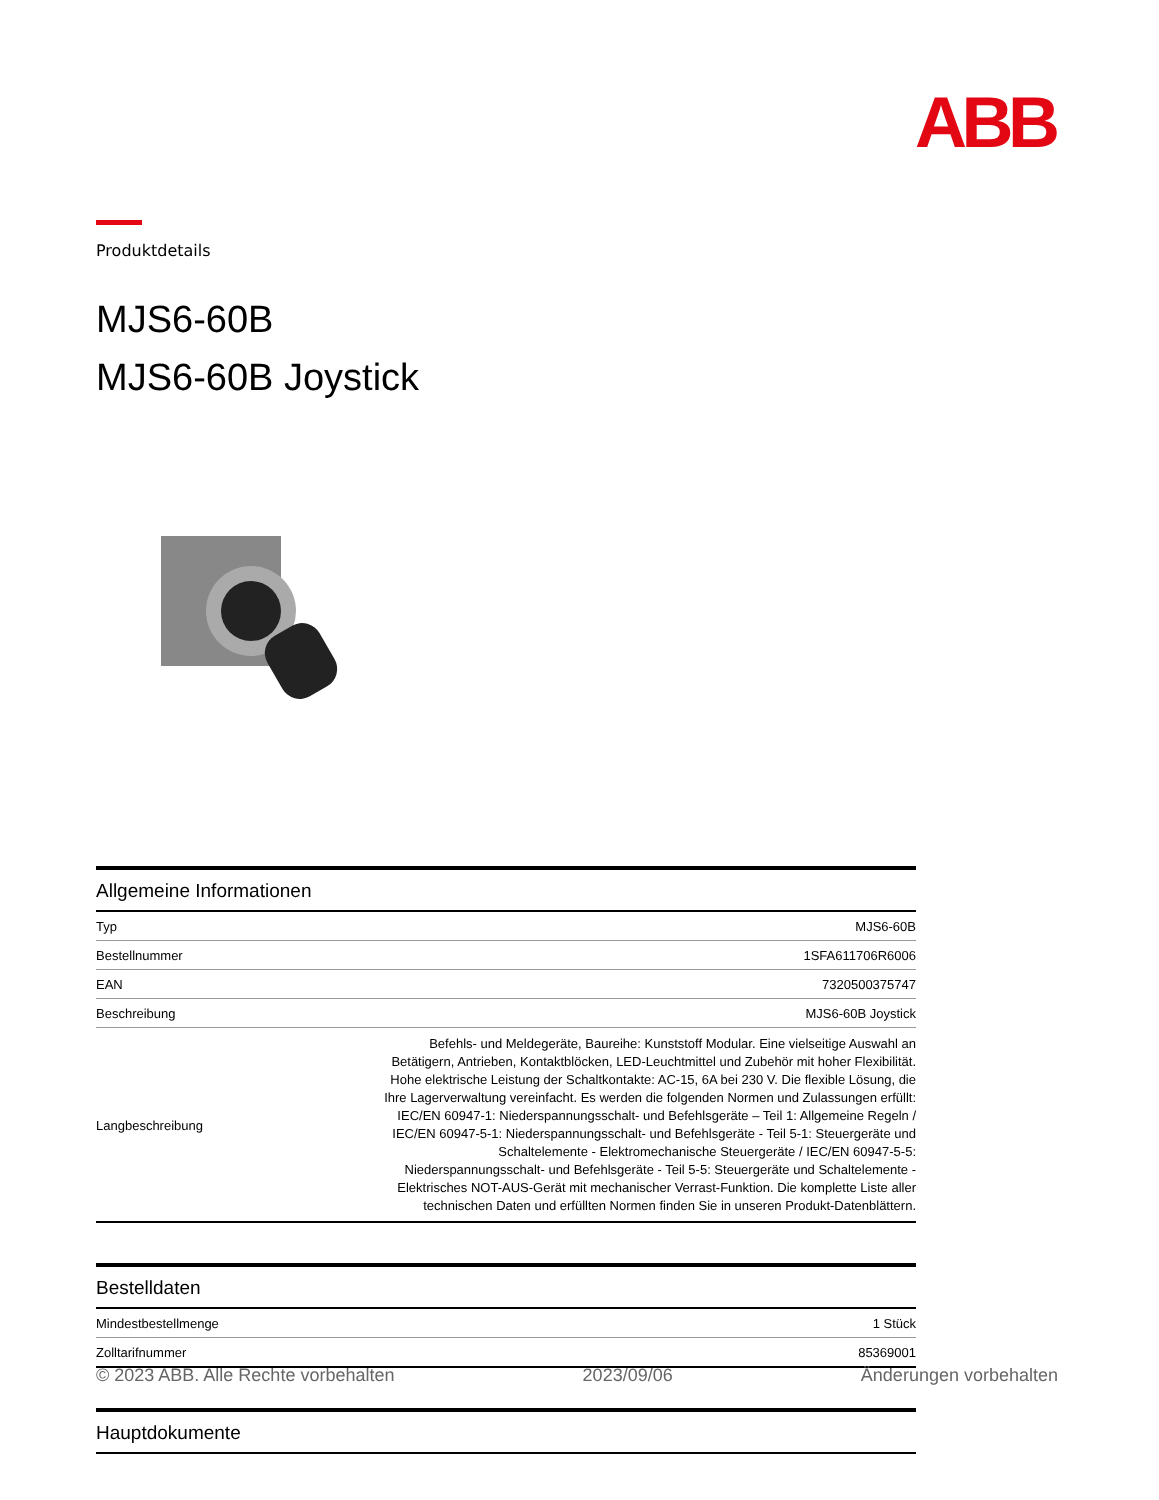ABB
Produktdetails
MJS6-60B
MJS6-60B Joystick
Allgemeine Informationen
| Typ | MJS6-60B |
| Bestellnummer | 1SFA611706R6006 |
| EAN | 7320500375747 |
| Beschreibung | MJS6-60B Joystick |
| Langbeschreibung | Befehls- und Meldegeräte, Baureihe: Kunststoff Modular. Eine vielseitige Auswahl an Betätigern, Antrieben, Kontaktblöcken, LED-Leuchtmittel und Zubehör mit hoher Flexibilität. Hohe elektrische Leistung der Schaltkontakte: AC-15, 6A bei 230 V. Die flexible Lösung, die Ihre Lagerverwaltung vereinfacht. Es werden die folgenden Normen und Zulassungen erfüllt: IEC/EN 60947-1: Niederspannungsschalt- und Befehlsgeräte – Teil 1: Allgemeine Regeln / IEC/EN 60947-5-1: Niederspannungsschalt- und Befehlsgeräte - Teil 5-1: Steuergeräte und Schaltelemente - Elektromechanische Steuergeräte / IEC/EN 60947-5-5: Niederspannungsschalt- und Befehlsgeräte - Teil 5-5: Steuergeräte und Schaltelemente - Elektrisches NOT-AUS-Gerät mit mechanischer Verrast-Funktion. Die komplette Liste aller technischen Daten und erfüllten Normen finden Sie in unseren Produkt-Datenblättern. |
Bestelldaten
| Mindestbestellmenge | 1 Stück |
| Zolltarifnummer | 85369001 |
Hauptdokumente
© 2023 ABB. Alle Rechte vorbehalten 2023/09/06 Änderungen vorbehalten